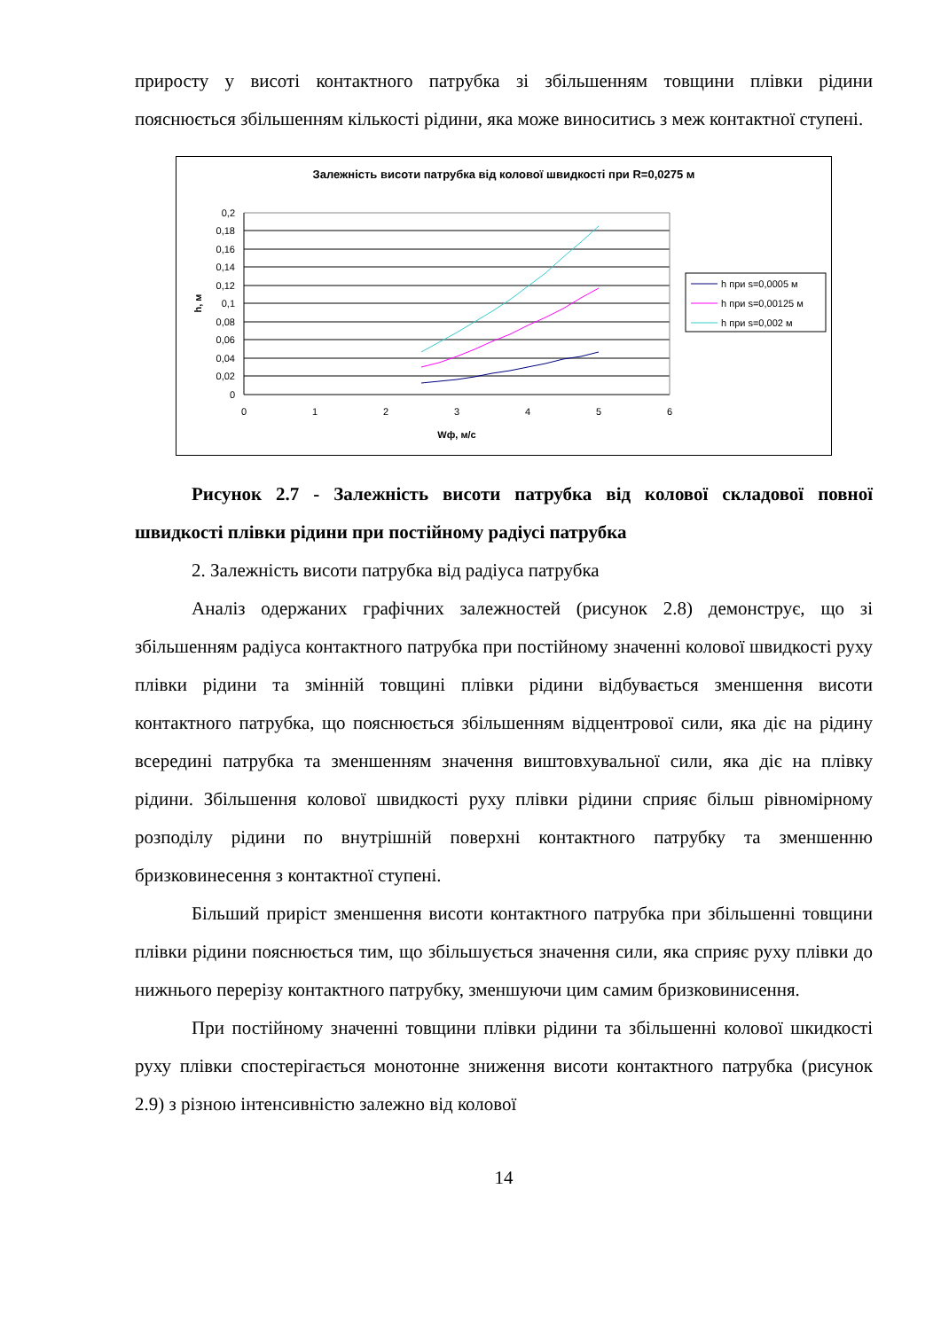приросту у висоті контактного патрубка зі збільшенням товщини плівки рідини пояснюється збільшенням кількості рідини, яка може виноситись з меж контактної ступені.
Залежність висоти патрубка від колової швидкості при R=0,0275 м
0,2
0,18
0,16
0,14
0,12
0,1
0,08
0,06
0,04
0,02
0
0
1
2
3
4
5
6
Wф, м/с
h, м
h при s=0,0005 м
h при s=0,00125 м
h при s=0,002 м
Рисунок 2.7 - Залежність висоти патрубка від колової складової повної швидкості плівки рідини при постійному радіусі патрубка
2. Залежність висоти патрубка від радіуса патрубка
Аналіз одержаних графічних залежностей (рисунок 2.8) демонструє, що зі збільшенням радіуса контактного патрубка при постійному значенні колової швидкості руху плівки рідини та змінній товщині плівки рідини відбувається зменшення висоти контактного патрубка, що пояснюється збільшенням відцентрової сили, яка діє на рідину всередині патрубка та зменшенням значення виштовхувальної сили, яка діє на плівку рідини. Збільшення колової швидкості руху плівки рідини сприяє більш рівномірному розподілу рідини по внутрішній поверхні контактного патрубку та зменшенню бризковинесення з контактної ступені.
Більший приріст зменшення висоти контактного патрубка при збільшенні товщини плівки рідини пояснюється тим, що збільшується значення сили, яка сприяє руху плівки до нижнього перерізу контактного патрубку, зменшуючи цим самим бризковинисення.
При постійному значенні товщини плівки рідини та збільшенні колової шкидкості руху плівки спостерігається монотонне зниження висоти контактного патрубка (рисунок 2.9) з різною інтенсивністю залежно від колової
14